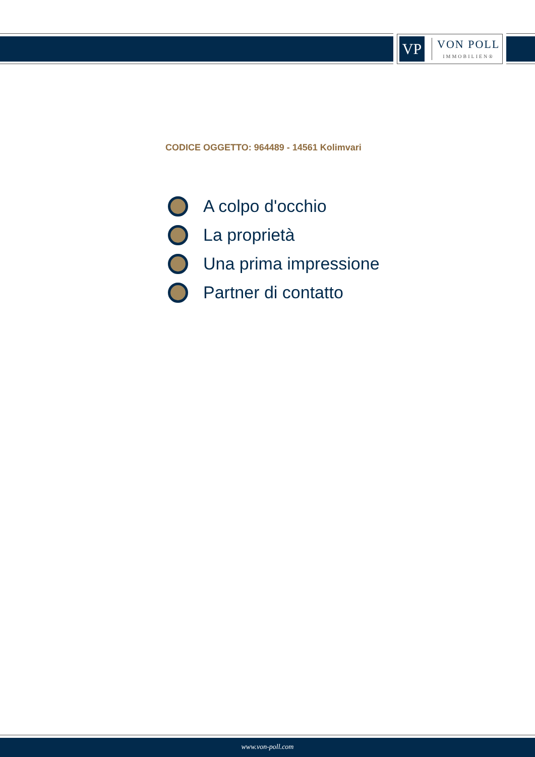VP
VON POLL
IMMOBILIEN®
CODICE OGGETTO: 964489 - 14561 Kolimvari
A colpo d'occhio
La proprietà
Una prima impressione
Partner di contatto
www.von-poll.com